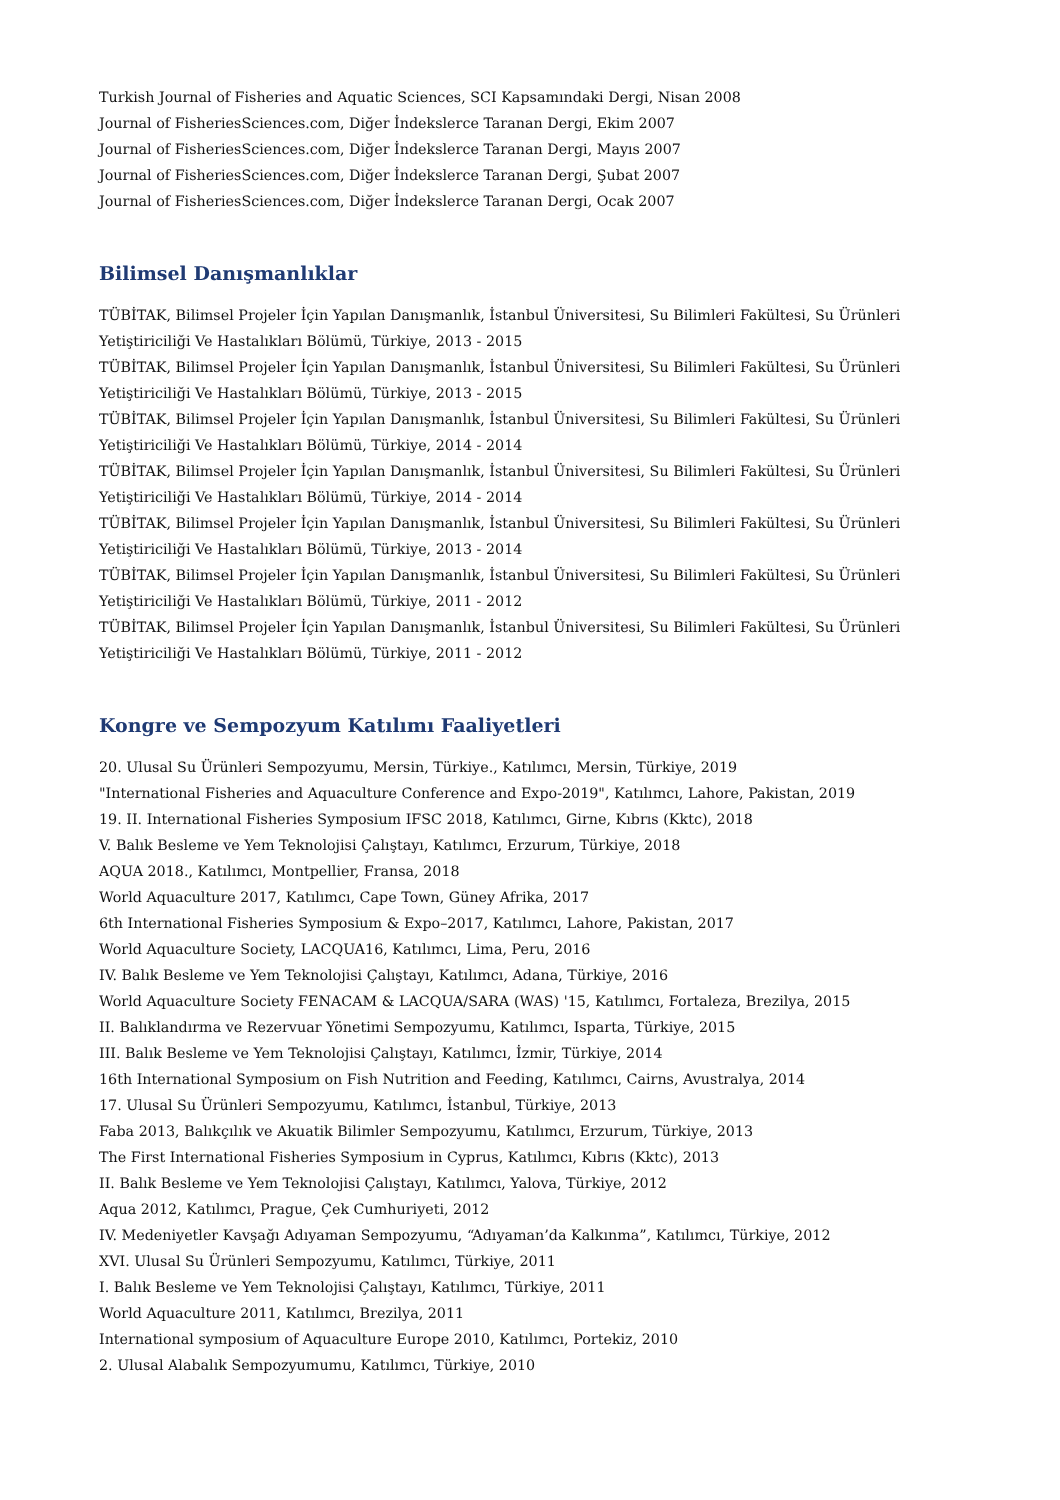Turkish Journal of Fisheries and Aquatic Sciences, SCI Kapsamındaki Dergi, Nisan 2008
Journal of FisheriesSciences.com, Diğer İndekslerce Taranan Dergi, Ekim 2007
Journal of FisheriesSciences.com, Diğer İndekslerce Taranan Dergi, Mayıs 2007
Journal of FisheriesSciences.com, Diğer İndekslerce Taranan Dergi, Şubat 2007
Journal of FisheriesSciences.com, Diğer İndekslerce Taranan Dergi, Ocak 2007
Bilimsel Danışmanlıklar
TÜBİTAK, Bilimsel Projeler İçin Yapılan Danışmanlık, İstanbul Üniversitesi, Su Bilimleri Fakültesi, Su Ürünleri Yetiştiriciliği Ve Hastalıkları Bölümü, Türkiye, 2013 - 2015
TÜBİTAK, Bilimsel Projeler İçin Yapılan Danışmanlık, İstanbul Üniversitesi, Su Bilimleri Fakültesi, Su Ürünleri Yetiştiriciliği Ve Hastalıkları Bölümü, Türkiye, 2013 - 2015
TÜBİTAK, Bilimsel Projeler İçin Yapılan Danışmanlık, İstanbul Üniversitesi, Su Bilimleri Fakültesi, Su Ürünleri Yetiştiriciliği Ve Hastalıkları Bölümü, Türkiye, 2014 - 2014
TÜBİTAK, Bilimsel Projeler İçin Yapılan Danışmanlık, İstanbul Üniversitesi, Su Bilimleri Fakültesi, Su Ürünleri Yetiştiriciliği Ve Hastalıkları Bölümü, Türkiye, 2014 - 2014
TÜBİTAK, Bilimsel Projeler İçin Yapılan Danışmanlık, İstanbul Üniversitesi, Su Bilimleri Fakültesi, Su Ürünleri Yetiştiriciliği Ve Hastalıkları Bölümü, Türkiye, 2013 - 2014
TÜBİTAK, Bilimsel Projeler İçin Yapılan Danışmanlık, İstanbul Üniversitesi, Su Bilimleri Fakültesi, Su Ürünleri Yetiştiriciliği Ve Hastalıkları Bölümü, Türkiye, 2011 - 2012
TÜBİTAK, Bilimsel Projeler İçin Yapılan Danışmanlık, İstanbul Üniversitesi, Su Bilimleri Fakültesi, Su Ürünleri Yetiştiriciliği Ve Hastalıkları Bölümü, Türkiye, 2011 - 2012
Kongre ve Sempozyum Katılımı Faaliyetleri
20. Ulusal Su Ürünleri Sempozyumu, Mersin, Türkiye., Katılımcı, Mersin, Türkiye, 2019
"International Fisheries and Aquaculture Conference and Expo-2019", Katılımcı, Lahore, Pakistan, 2019
19. II. International Fisheries Symposium IFSC 2018, Katılımcı, Girne, Kıbrıs (Kktc), 2018
V. Balık Besleme ve Yem Teknolojisi Çalıştayı, Katılımcı, Erzurum, Türkiye, 2018
AQUA 2018., Katılımcı, Montpellier, Fransa, 2018
World Aquaculture 2017, Katılımcı, Cape Town, Güney Afrika, 2017
6th International Fisheries Symposium & Expo–2017, Katılımcı, Lahore, Pakistan, 2017
World Aquaculture Society, LACQUA16, Katılımcı, Lima, Peru, 2016
IV. Balık Besleme ve Yem Teknolojisi Çalıştayı, Katılımcı, Adana, Türkiye, 2016
World Aquaculture Society FENACAM & LACQUA/SARA (WAS) '15, Katılımcı, Fortaleza, Brezilya, 2015
II. Balıklandırma ve Rezervuar Yönetimi Sempozyumu, Katılımcı, Isparta, Türkiye, 2015
III. Balık Besleme ve Yem Teknolojisi Çalıştayı, Katılımcı, İzmir, Türkiye, 2014
16th International Symposium on Fish Nutrition and Feeding, Katılımcı, Cairns, Avustralya, 2014
17. Ulusal Su Ürünleri Sempozyumu, Katılımcı, İstanbul, Türkiye, 2013
Faba 2013, Balıkçılık ve Akuatik Bilimler Sempozyumu, Katılımcı, Erzurum, Türkiye, 2013
The First International Fisheries Symposium in Cyprus, Katılımcı, Kıbrıs (Kktc), 2013
II. Balık Besleme ve Yem Teknolojisi Çalıştayı, Katılımcı, Yalova, Türkiye, 2012
Aqua 2012, Katılımcı, Prague, Çek Cumhuriyeti, 2012
IV. Medeniyetler Kavşağı Adıyaman Sempozyumu, “Adıyaman’da Kalkınma”, Katılımcı, Türkiye, 2012
XVI. Ulusal Su Ürünleri Sempozyumu, Katılımcı, Türkiye, 2011
I. Balık Besleme ve Yem Teknolojisi Çalıştayı, Katılımcı, Türkiye, 2011
World Aquaculture 2011, Katılımcı, Brezilya, 2011
International symposium of Aquaculture Europe 2010, Katılımcı, Portekiz, 2010
2. Ulusal Alabalık Sempozyumumu, Katılımcı, Türkiye, 2010